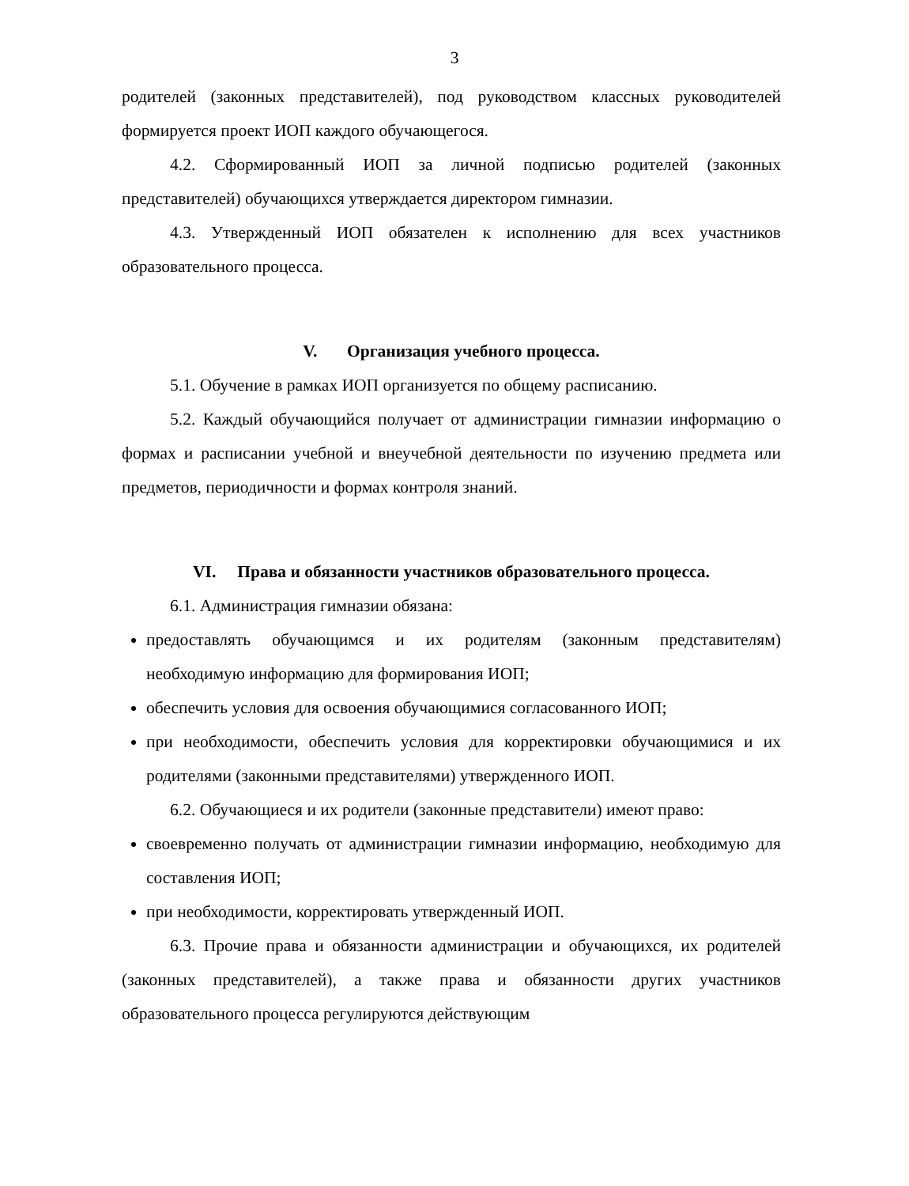3
родителей (законных представителей), под руководством классных руководителей формируется проект ИОП каждого обучающегося.
4.2. Сформированный ИОП за личной подписью родителей (законных представителей) обучающихся утверждается директором гимназии.
4.3. Утвержденный ИОП обязателен к исполнению для всех участников образовательного процесса.
V. Организация учебного процесса.
5.1. Обучение в рамках ИОП организуется по общему расписанию.
5.2. Каждый обучающийся получает от администрации гимназии информацию о формах и расписании учебной и внеучебной деятельности по изучению предмета или предметов, периодичности и формах контроля знаний.
VI. Права и обязанности участников образовательного процесса.
6.1. Администрация гимназии обязана:
предоставлять обучающимся и их родителям (законным представителям) необходимую информацию для формирования ИОП;
обеспечить условия для освоения обучающимися согласованного ИОП;
при необходимости, обеспечить условия для корректировки обучающимися и их родителями (законными представителями) утвержденного ИОП.
6.2. Обучающиеся и их родители (законные представители) имеют право:
своевременно получать от администрации гимназии информацию, необходимую для составления ИОП;
при необходимости, корректировать утвержденный ИОП.
6.3. Прочие права и обязанности администрации и обучающихся, их родителей (законных представителей), а также права и обязанности других участников образовательного процесса регулируются действующим